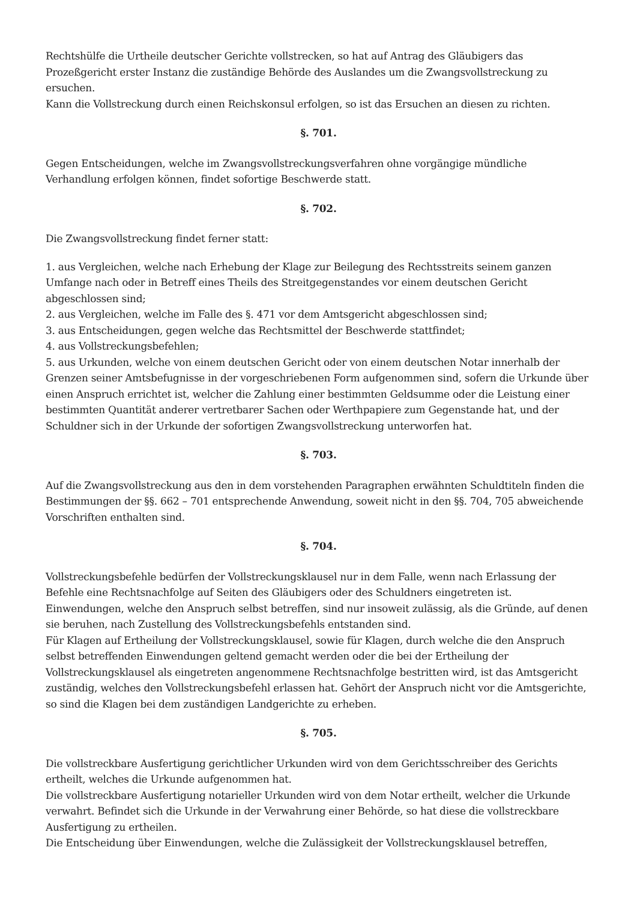Rechtshülfe die Urtheile deutscher Gerichte vollstrecken, so hat auf Antrag des Gläubigers das Prozeßgericht erster Instanz die zuständige Behörde des Auslandes um die Zwangsvollstreckung zu ersuchen.
Kann die Vollstreckung durch einen Reichskonsul erfolgen, so ist das Ersuchen an diesen zu richten.
§. 701.
Gegen Entscheidungen, welche im Zwangsvollstreckungsverfahren ohne vorgängige mündliche Verhandlung erfolgen können, findet sofortige Beschwerde statt.
§. 702.
Die Zwangsvollstreckung findet ferner statt:
1. aus Vergleichen, welche nach Erhebung der Klage zur Beilegung des Rechtsstreits seinem ganzen Umfange nach oder in Betreff eines Theils des Streitgegenstandes vor einem deutschen Gericht abgeschlossen sind;
2. aus Vergleichen, welche im Falle des §. 471 vor dem Amtsgericht abgeschlossen sind;
3. aus Entscheidungen, gegen welche das Rechtsmittel der Beschwerde stattfindet;
4. aus Vollstreckungsbefehlen;
5. aus Urkunden, welche von einem deutschen Gericht oder von einem deutschen Notar innerhalb der Grenzen seiner Amtsbefugnisse in der vorgeschriebenen Form aufgenommen sind, sofern die Urkunde über einen Anspruch errichtet ist, welcher die Zahlung einer bestimmten Geldsumme oder die Leistung einer bestimmten Quantität anderer vertretbarer Sachen oder Werthpapiere zum Gegenstande hat, und der Schuldner sich in der Urkunde der sofortigen Zwangsvollstreckung unterworfen hat.
§. 703.
Auf die Zwangsvollstreckung aus den in dem vorstehenden Paragraphen erwähnten Schuldtiteln finden die Bestimmungen der §§. 662 – 701 entsprechende Anwendung, soweit nicht in den §§. 704, 705 abweichende Vorschriften enthalten sind.
§. 704.
Vollstreckungsbefehle bedürfen der Vollstreckungsklausel nur in dem Falle, wenn nach Erlassung der Befehle eine Rechtsnachfolge auf Seiten des Gläubigers oder des Schuldners eingetreten ist.
Einwendungen, welche den Anspruch selbst betreffen, sind nur insoweit zulässig, als die Gründe, auf denen sie beruhen, nach Zustellung des Vollstreckungsbefehls entstanden sind.
Für Klagen auf Ertheilung der Vollstreckungsklausel, sowie für Klagen, durch welche die den Anspruch selbst betreffenden Einwendungen geltend gemacht werden oder die bei der Ertheilung der Vollstreckungsklausel als eingetreten angenommene Rechtsnachfolge bestritten wird, ist das Amtsgericht zuständig, welches den Vollstreckungsbefehl erlassen hat. Gehört der Anspruch nicht vor die Amtsgerichte, so sind die Klagen bei dem zuständigen Landgerichte zu erheben.
§. 705.
Die vollstreckbare Ausfertigung gerichtlicher Urkunden wird von dem Gerichtsschreiber des Gerichts ertheilt, welches die Urkunde aufgenommen hat.
Die vollstreckbare Ausfertigung notarieller Urkunden wird von dem Notar ertheilt, welcher die Urkunde verwahrt. Befindet sich die Urkunde in der Verwahrung einer Behörde, so hat diese die vollstreckbare Ausfertigung zu ertheilen.
Die Entscheidung über Einwendungen, welche die Zulässigkeit der Vollstreckungsklausel betreffen,